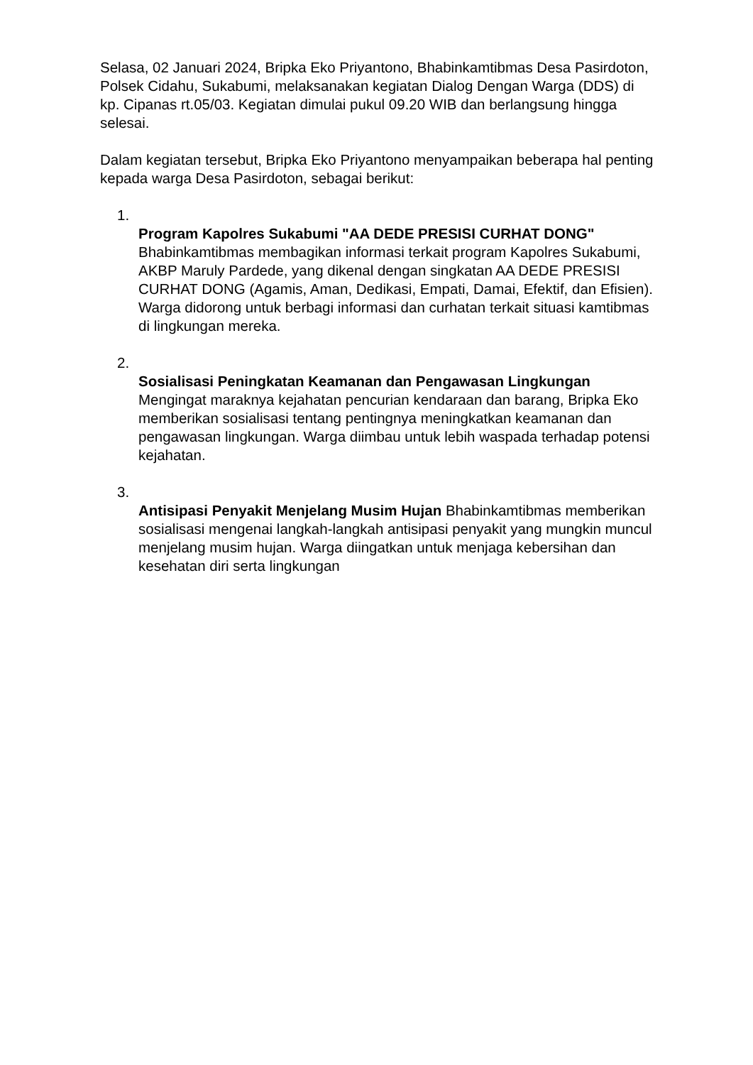Selasa, 02 Januari 2024, Bripka Eko Priyantono, Bhabinkamtibmas Desa Pasirdoton, Polsek Cidahu, Sukabumi, melaksanakan kegiatan Dialog Dengan Warga (DDS) di kp. Cipanas rt.05/03. Kegiatan dimulai pukul 09.20 WIB dan berlangsung hingga selesai.
Dalam kegiatan tersebut, Bripka Eko Priyantono menyampaikan beberapa hal penting kepada warga Desa Pasirdoton, sebagai berikut:
1.
Program Kapolres Sukabumi "AA DEDE PRESISI CURHAT DONG" Bhabinkamtibmas membagikan informasi terkait program Kapolres Sukabumi, AKBP Maruly Pardede, yang dikenal dengan singkatan AA DEDE PRESISI CURHAT DONG (Agamis, Aman, Dedikasi, Empati, Damai, Efektif, dan Efisien). Warga didorong untuk berbagi informasi dan curhatan terkait situasi kamtibmas di lingkungan mereka.
2.
Sosialisasi Peningkatan Keamanan dan Pengawasan Lingkungan Mengingat maraknya kejahatan pencurian kendaraan dan barang, Bripka Eko memberikan sosialisasi tentang pentingnya meningkatkan keamanan dan pengawasan lingkungan. Warga diimbau untuk lebih waspada terhadap potensi kejahatan.
3.
Antisipasi Penyakit Menjelang Musim Hujan Bhabinkamtibmas memberikan sosialisasi mengenai langkah-langkah antisipasi penyakit yang mungkin muncul menjelang musim hujan. Warga diingatkan untuk menjaga kebersihan dan kesehatan diri serta lingkungan